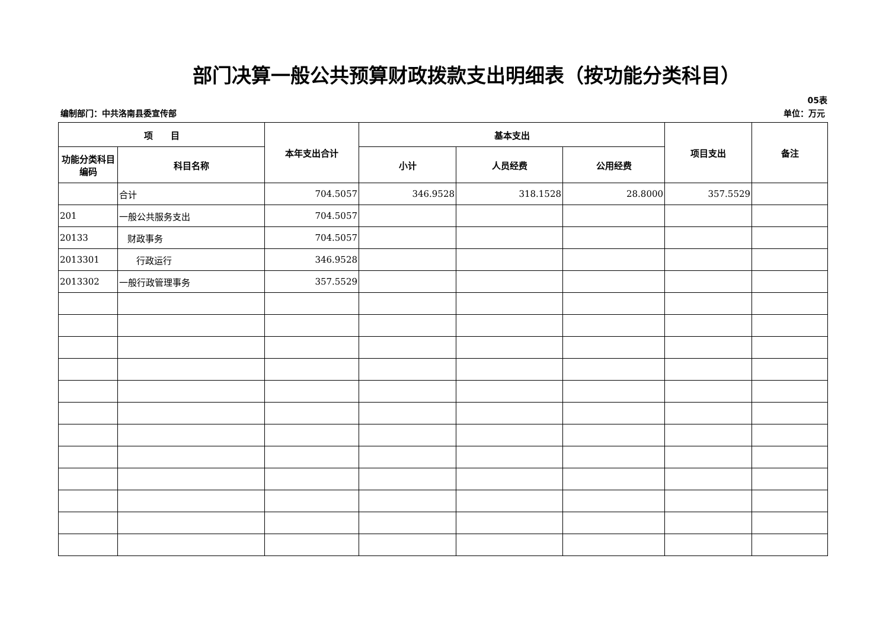部门决算一般公共预算财政拨款支出明细表（按功能分类科目）
05表
编制部门：中共洛南县委宣传部 单位：万元
| 项 目 | | 本年支出合计 | 基本支出 | | | 项目支出 | 备注 |
| --- | --- | --- | --- | --- | --- | --- | --- |
| 功能分类科目编码 | 科目名称 | | 小计 | 人员经费 | 公用经费 | | |
| | 合计 | 704.5057 | 346.9528 | 318.1528 | 28.8000 | 357.5529 | |
| 201 | 一般公共服务支出 | 704.5057 | | | | | |
| 20133 | 财政事务 | 704.5057 | | | | | |
| 2013301 | 行政运行 | 346.9528 | | | | | |
| 2013302 | 一般行政管理事务 | 357.5529 | | | | | |